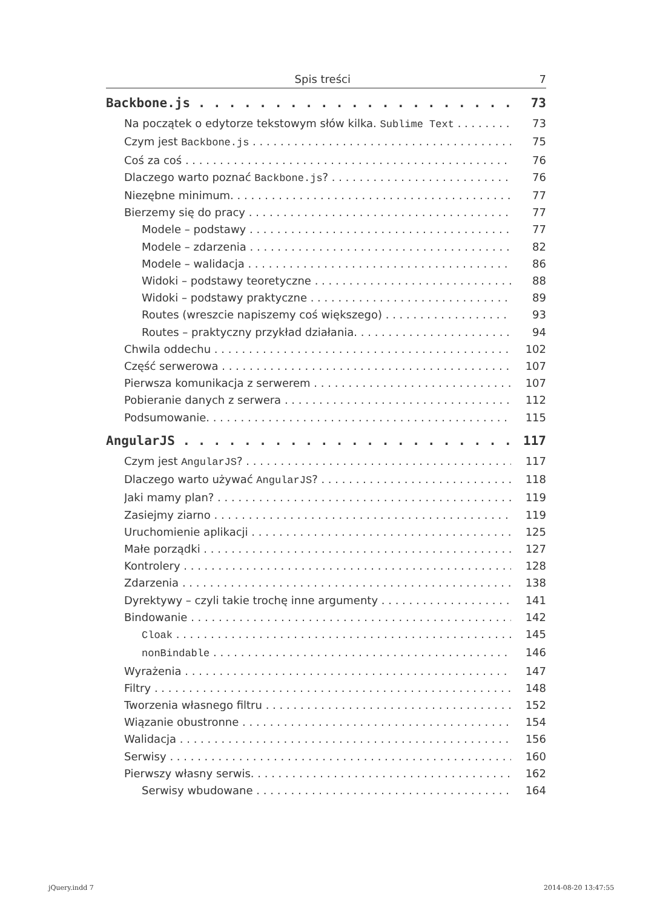Spis treści 7
Backbone.js 73
Na początek o edytorze tekstowym słów kilka. Sublime Text 73
Czym jest Backbone.js 75
Coś za coś 76
Dlaczego warto poznać Backbone.js? 76
Niezębne minimum. 77
Bierzemy się do pracy 77
Modele – podstawy 77
Modele – zdarzenia 82
Modele – walidacja 86
Widoki – podstawy teoretyczne 88
Widoki – podstawy praktyczne 89
Routes (wreszcie napiszemy coś większego) 93
Routes – praktyczny przykład działania. 94
Chwila oddechu 102
Część serwerowa 107
Pierwsza komunikacja z serwerem 107
Pobieranie danych z serwera 112
Podsumowanie. 115
AngularJS 117
Czym jest AngularJS? 117
Dlaczego warto używać AngularJS? 118
Jaki mamy plan? 119
Zasiejmy ziarno 119
Uruchomienie aplikacji 125
Małe porządki 127
Kontrolery 128
Zdarzenia 138
Dyrektywy – czyli takie trochę inne argumenty 141
Bindowanie 142
Cloak 145
nonBindable 146
Wyrażenia 147
Filtry 148
Tworzenia własnego filtru 152
Wiązanie obustronne 154
Walidacja 156
Serwisy 160
Pierwszy własny serwis. 162
Serwisy wbudowane 164
jQuery.indd 7 2014-08-20 13:47:55